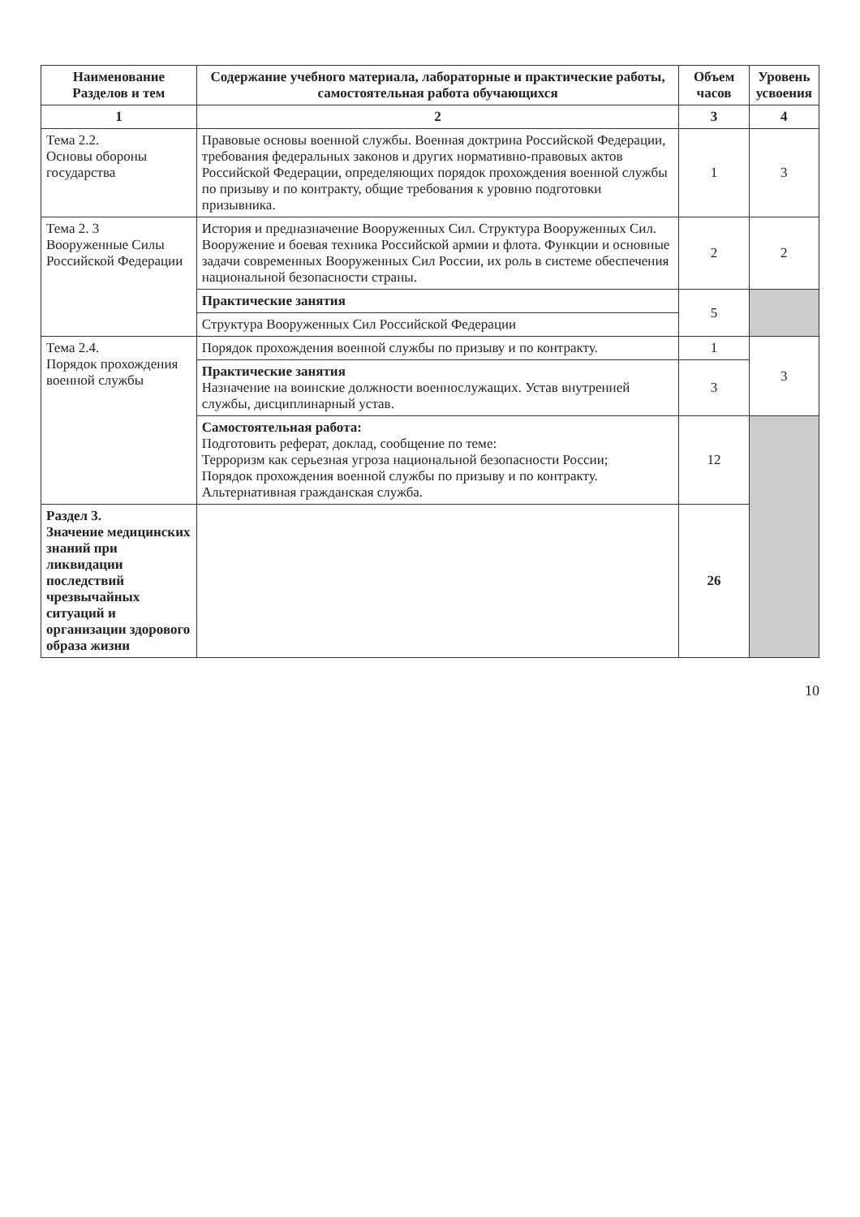| Наименование Разделов и тем | Содержание учебного материала, лабораторные и практические работы, самостоятельная работа обучающихся | Объем часов | Уровень усвоения |
| --- | --- | --- | --- |
| 1 | 2 | 3 | 4 |
| Тема 2.2. Основы обороны государства | Правовые основы военной службы. Военная доктрина Российской Федерации, требования федеральных законов и других нормативно-правовых актов Российской Федерации, определяющих порядок прохождения военной службы по призыву и по контракту, общие требования к уровню подготовки призывника. | 1 | 3 |
| Тема 2. 3 Вооруженные Силы Российской Федерации | История и предназначение Вооруженных Сил. Структура Вооруженных Сил. Вооружение и боевая техника Российской армии и флота. Функции и основные задачи современных Вооруженных Сил России, их роль в системе обеспечения национальной безопасности страны. | 2 | 2 |
| | Практические занятия | 5 | |
| | Структура Вооруженных Сил Российской Федерации | | |
| Тема 2.4. Порядок прохождения военной службы | Порядок прохождения военной службы по призыву и по контракту. | 1 | 3 |
| | Практические занятия Назначение на воинские должности военнослужащих. Устав внутренней службы, дисциплинарный устав. | 3 | |
| | Самостоятельная работа: Подготовить реферат, доклад, сообщение по теме: Терроризм как серьезная угроза национальной безопасности России; Порядок прохождения военной службы по призыву и по контракту. Альтернативная гражданская служба. | 12 | |
| Раздел 3. Значение медицинских знаний при ликвидации последствий чрезвычайных ситуаций и организации здорового образа жизни | | 26 | |
10